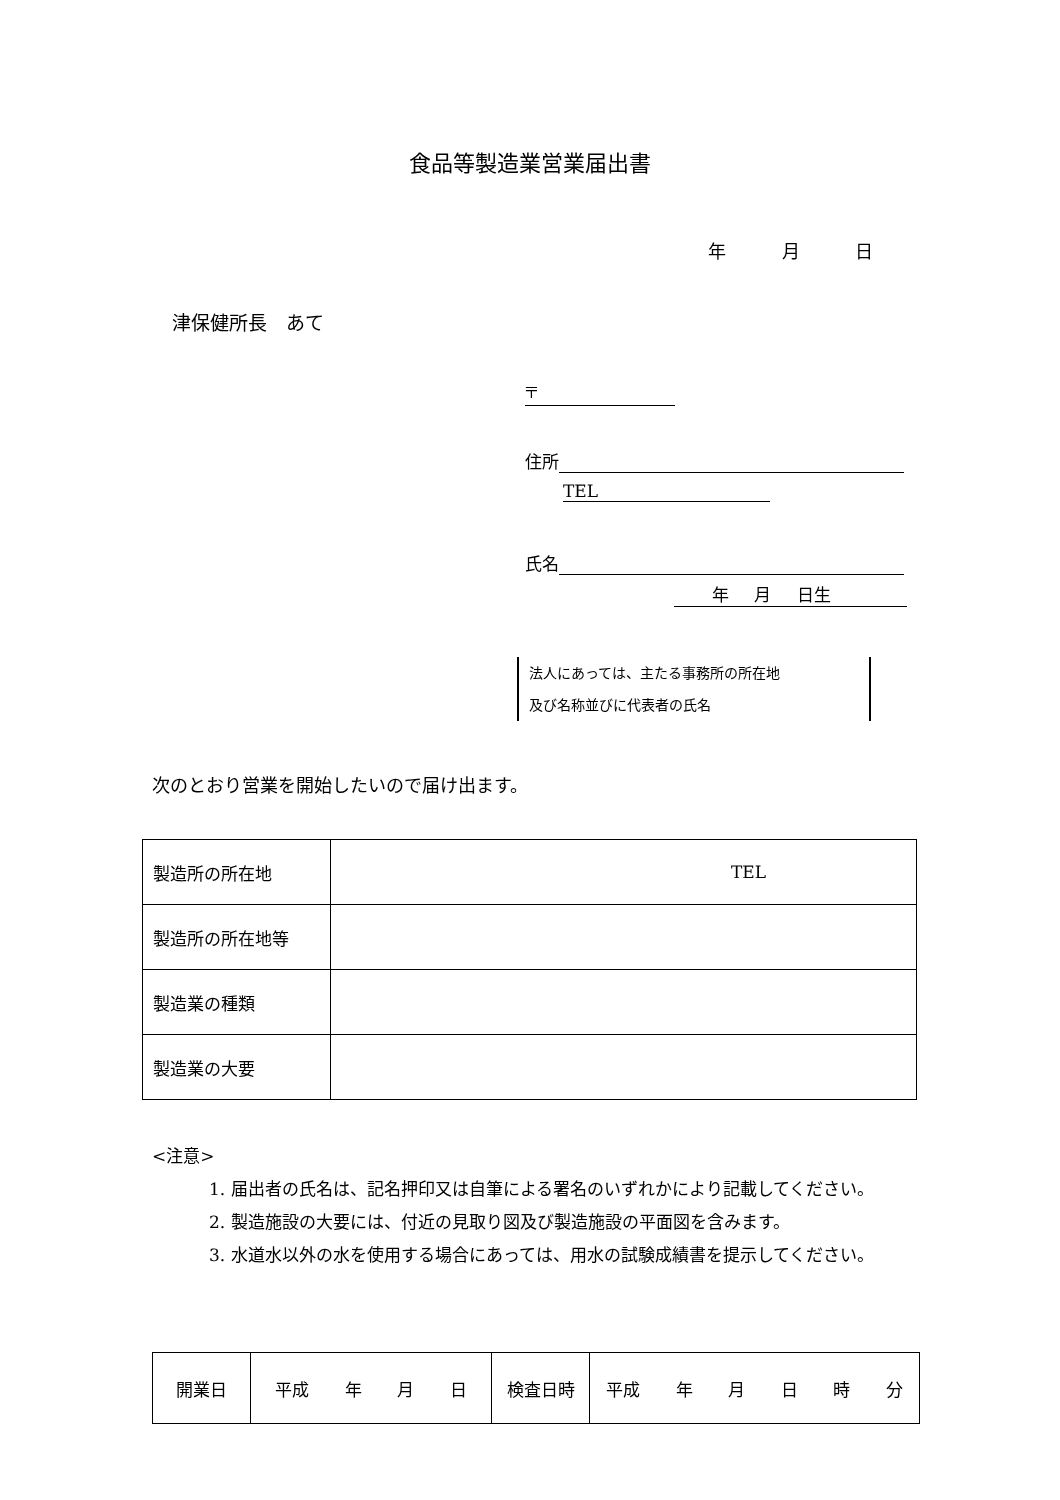食品等製造業営業届出書
年 月 日
津保健所長　あて
〒
住所
TEL
氏名
年 月 日生
法人にあっては、主たる事務所の所在地
及び名称並びに代表者の氏名
次のとおり営業を開始したいので届け出ます。
| 製造所の所在地 | TEL |
| 製造所の所在地等 | |
| 製造業の種類 | |
| 製造業の大要 | |
<注意>
1. 届出者の氏名は、記名押印又は自筆による署名のいずれかにより記載してください。
2. 製造施設の大要には、付近の見取り図及び製造施設の平面図を含みます。
3. 水道水以外の水を使用する場合にあっては、用水の試験成績書を提示してください。
| 開業日 | 平成 年 月 日 | 検査日時 | 平成 年 月 日 時 分 |